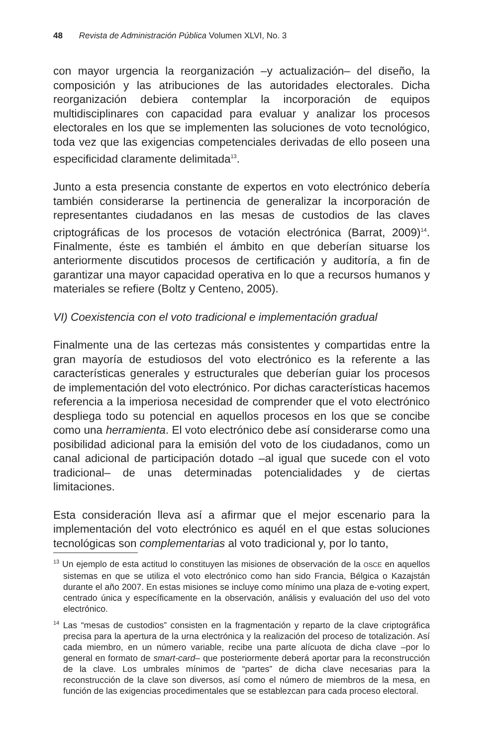48 Revista de Administración Pública Volumen XLVI, No. 3
con mayor urgencia la reorganización –y actualización– del diseño, la composición y las atribuciones de las autoridades electorales. Dicha reorganización debiera contemplar la incorporación de equipos multidisciplinares con capacidad para evaluar y analizar los procesos electorales en los que se implementen las soluciones de voto tecnológico, toda vez que las exigencias competenciales derivadas de ello poseen una especificidad claramente delimitada<sup>13</sup>.
Junto a esta presencia constante de expertos en voto electrónico debería también considerarse la pertinencia de generalizar la incorporación de representantes ciudadanos en las mesas de custodios de las claves criptográficas de los procesos de votación electrónica (Barrat, 2009)<sup>14</sup>. Finalmente, éste es también el ámbito en que deberían situarse los anteriormente discutidos procesos de certificación y auditoría, a fin de garantizar una mayor capacidad operativa en lo que a recursos humanos y materiales se refiere (Boltz y Centeno, 2005).
VI) Coexistencia con el voto tradicional e implementación gradual
Finalmente una de las certezas más consistentes y compartidas entre la gran mayoría de estudiosos del voto electrónico es la referente a las características generales y estructurales que deberían guiar los procesos de implementación del voto electrónico. Por dichas características hacemos referencia a la imperiosa necesidad de comprender que el voto electrónico despliega todo su potencial en aquellos procesos en los que se concibe como una herramienta. El voto electrónico debe así considerarse como una posibilidad adicional para la emisión del voto de los ciudadanos, como un canal adicional de participación dotado –al igual que sucede con el voto tradicional– de unas determinadas potencialidades y de ciertas limitaciones.
Esta consideración lleva así a afirmar que el mejor escenario para la implementación del voto electrónico es aquél en el que estas soluciones tecnológicas son complementarias al voto tradicional y, por lo tanto,
<sup>13</sup> Un ejemplo de esta actitud lo constituyen las misiones de observación de la OSCE en aquellos sistemas en que se utiliza el voto electrónico como han sido Francia, Bélgica o Kazajstán durante el año 2007. En estas misiones se incluye como mínimo una plaza de e-voting expert, centrado única y específicamente en la observación, análisis y evaluación del uso del voto electrónico.
<sup>14</sup> Las “mesas de custodios” consisten en la fragmentación y reparto de la clave criptográfica precisa para la apertura de la urna electrónica y la realización del proceso de totalización. Así cada miembro, en un número variable, recibe una parte alícuota de dicha clave –por lo general en formato de smart-card– que posteriormente deberá aportar para la reconstrucción de la clave. Los umbrales mínimos de “partes” de dicha clave necesarias para la reconstrucción de la clave son diversos, así como el número de miembros de la mesa, en función de las exigencias procedimentales que se establezcan para cada proceso electoral.